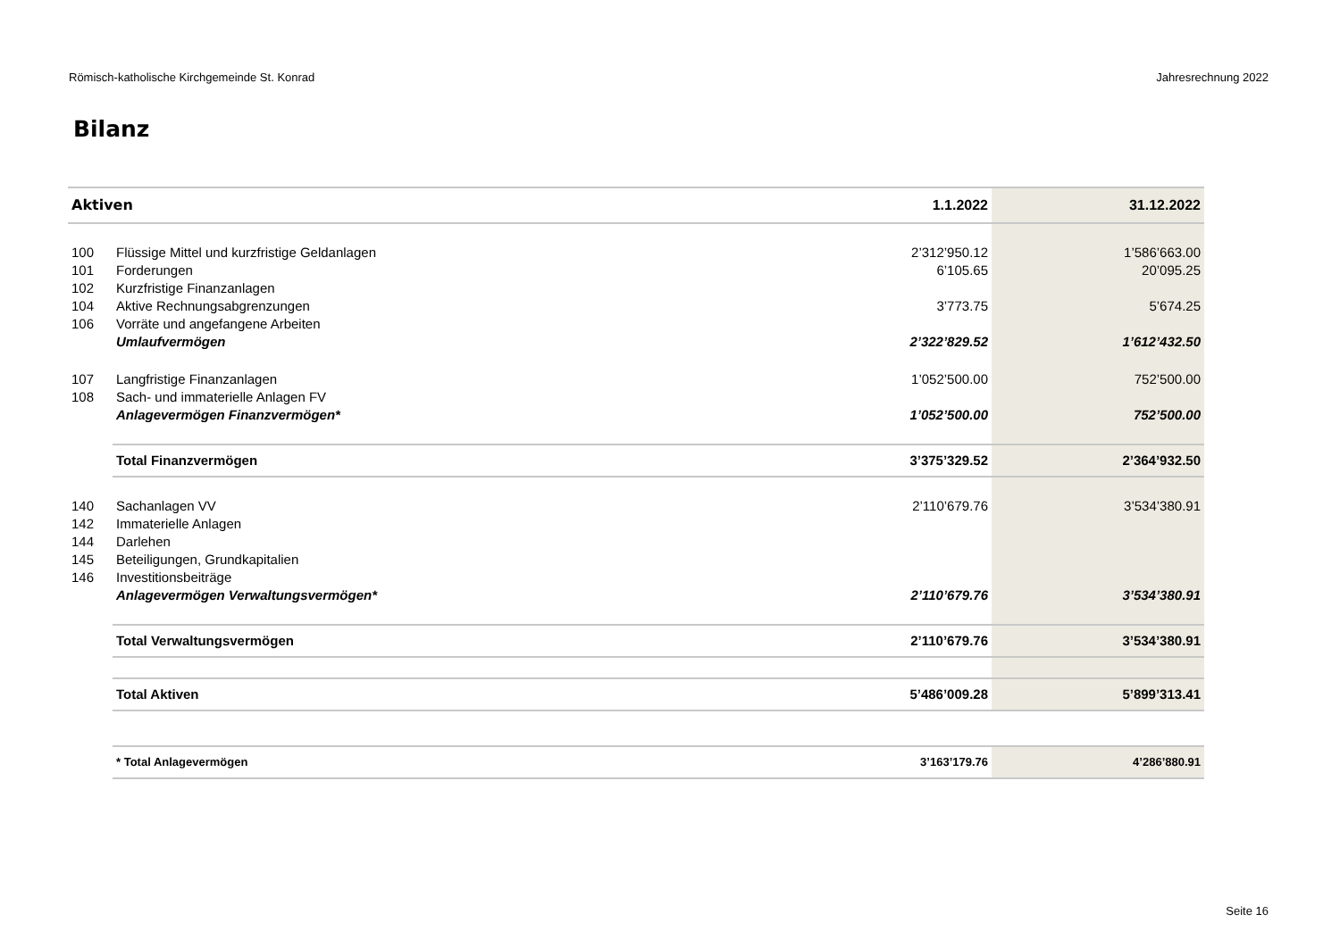Römisch-katholische Kirchgemeinde St. Konrad Jahresrechnung 2022
Bilanz
| Aktiven | | 1.1.2022 | 31.12.2022 |
| --- | --- | --- | --- |
| 100 | Flüssige Mittel und kurzfristige Geldanlagen | 2’312’950.12 | 1’586’663.00 |
| 101 | Forderungen | 6’105.65 | 20’095.25 |
| 102 | Kurzfristige Finanzanlagen | | |
| 104 | Aktive Rechnungsabgrenzungen | 3’773.75 | 5’674.25 |
| 106 | Vorräte und angefangene Arbeiten | | |
| | Umlaufvermögen | 2’322’829.52 | 1’612’432.50 |
| 107 | Langfristige Finanzanlagen | 1’052’500.00 | 752’500.00 |
| 108 | Sach- und immaterielle Anlagen FV | | |
| | Anlagevermögen Finanzvermögen* | 1’052’500.00 | 752’500.00 |
| | Total Finanzvermögen | 3’375’329.52 | 2’364’932.50 |
| 140 | Sachanlagen VV | 2’110’679.76 | 3’534’380.91 |
| 142 | Immaterielle Anlagen | | |
| 144 | Darlehen | | |
| 145 | Beteiligungen, Grundkapitalien | | |
| 146 | Investitionsbeiträge | | |
| | Anlagevermögen Verwaltungsvermögen* | 2’110’679.76 | 3’534’380.91 |
| | Total Verwaltungsvermögen | 2’110’679.76 | 3’534’380.91 |
| | Total Aktiven | 5’486’009.28 | 5’899’313.41 |
| | * Total Anlagevermögen | 3’163’179.76 | 4’286’880.91 |
Seite 16